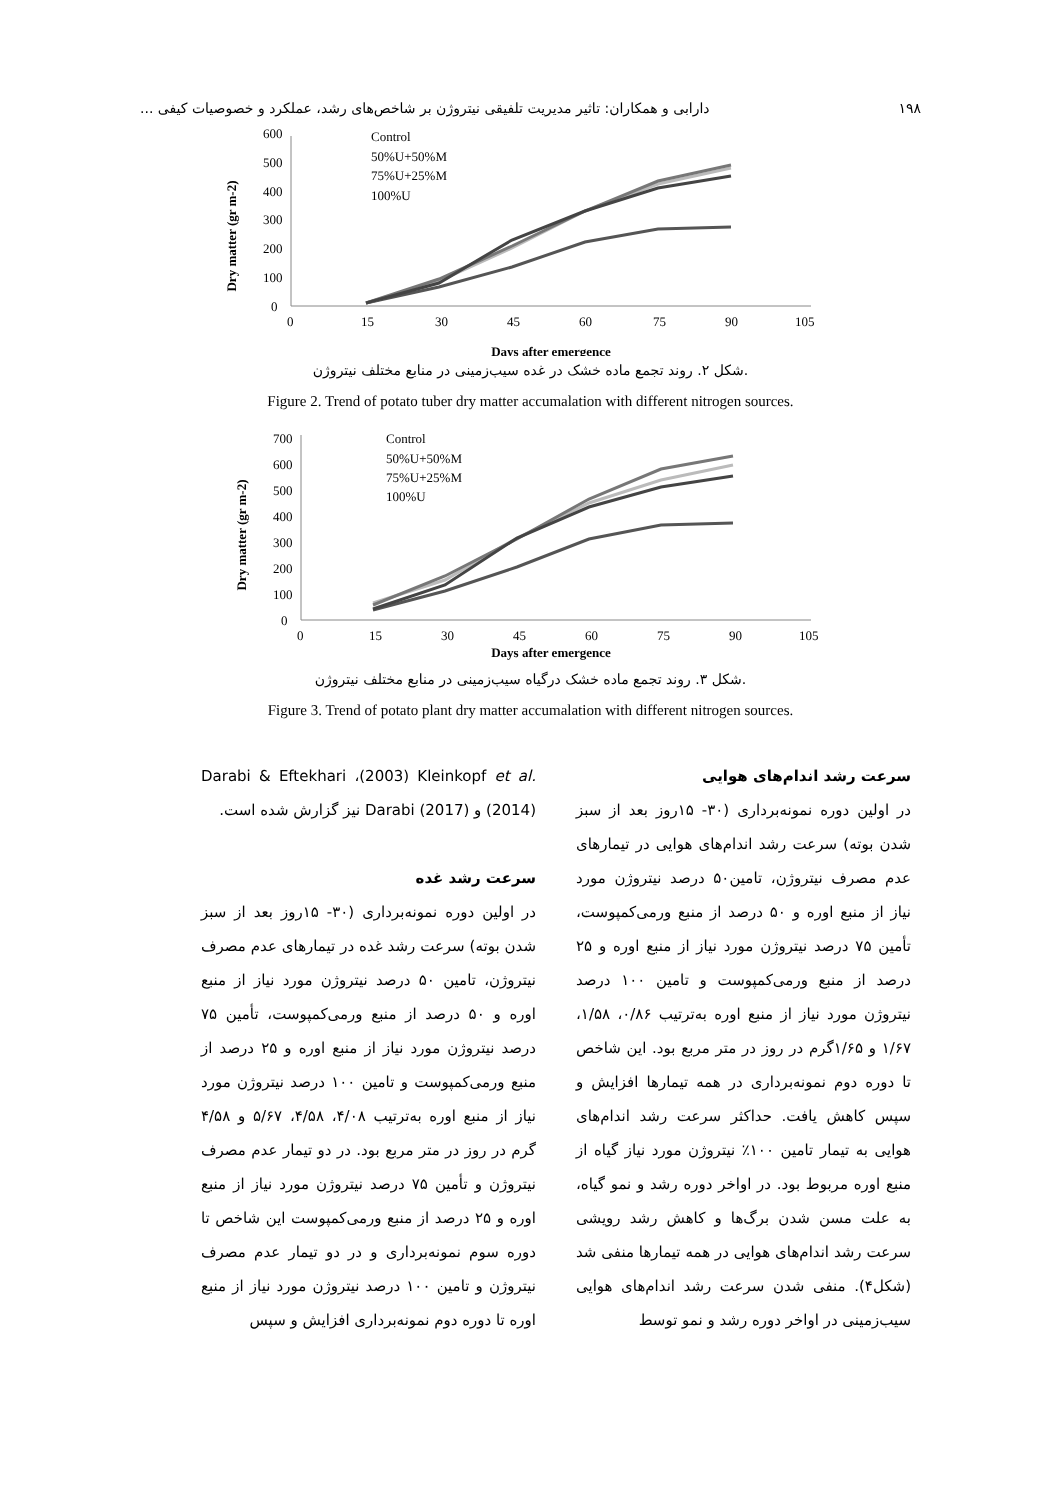۱۹۸ دارابی و همکاران: تاثیر مدیریت تلفیقی نیتروژن بر شاخص‌های رشد، عملکرد و خصوصیات کیفی ...
Dry matter (gr m-2)
0
100
200
300
400
500
600
0
15
30
45
60
75
90
105
Days after emergence
Control
50%U+50%M
75%U+25%M
100%U
شکل ۲. روند تجمع ماده خشک در غده سیب‌زمینی در منابع مختلف نیتروژن.
Figure 2. Trend of potato tuber dry matter accumalation with different nitrogen sources.
Dry matter (gr m-2)
0
100
200
300
400
500
600
700
0
15
30
45
60
75
90
105
Days after emergence
Control
50%U+50%M
75%U+25%M
100%U
شکل ۳. روند تجمع ماده خشک درگیاه سیب‌زمینی در منابع مختلف نیتروژن.
Figure 3. Trend of potato plant dry matter accumalation with different nitrogen sources.
سرعت رشد اندام‌های هوایی
در اولین دوره نمونه‌برداری (۳۰- ۱۵روز بعد از سبز شدن بوته) سرعت رشد اندام‌های هوایی در تیمارهای عدم مصرف نیتروژن، تامین۵۰ درصد نیتروژن مورد نیاز از منبع اوره و ۵۰ درصد از منبع ورمی‌کمپوست، تأمین ۷۵ درصد نیتروژن مورد نیاز از منبع اوره و ۲۵ درصد از منبع ورمی‌کمپوست و تامین ۱۰۰ درصد نیتروژن مورد نیاز از منبع اوره به‌ترتیب ۰/۸۶، ۱/۵۸، ۱/۶۷ و ۱/۶۵گرم در روز در متر مربع بود. این شاخص تا دوره دوم نمونه‌برداری در همه تیمارها افزایش و سپس کاهش یافت. حداکثر سرعت رشد اندام‌های هوایی به تیمار تامین ۱۰۰٪ نیتروژن مورد نیاز گیاه از منبع اوره مربوط بود. در اواخر دوره رشد و نمو گیاه، به علت مسن شدن برگ‌ها و کاهش رشد رویشی سرعت رشد اندام‌های هوایی در همه تیمارها منفی شد (شکل۴). منفی شدن سرعت رشد اندام‌های هوایی سیب‌زمینی در اواخر دوره رشد و نمو توسط
Darabi & Eftekhari ،(2003) Kleinkopf et al. (2014) و Darabi (2017) نیز گزارش شده است.
سرعت رشد غده
در اولین دوره نمونه‌برداری (۳۰- ۱۵روز بعد از سبز شدن بوته) سرعت رشد غده در تیمارهای عدم مصرف نیتروژن، تامین ۵۰ درصد نیتروژن مورد نیاز از منبع اوره و ۵۰ درصد از منبع ورمی‌کمپوست، تأمین ۷۵ درصد نیتروژن مورد نیاز از منبع اوره و ۲۵ درصد از منبع ورمی‌کمپوست و تامین ۱۰۰ درصد نیتروژن مورد نیاز از منبع اوره به‌ترتیب ۴/۰۸، ۴/۵۸، ۵/۶۷ و ۴/۵۸ گرم در روز در متر مربع بود. در دو تیمار عدم مصرف نیتروژن و تأمین ۷۵ درصد نیتروژن مورد نیاز از منبع اوره و ۲۵ درصد از منبع ورمی‌کمپوست این شاخص تا دوره سوم نمونه‌برداری و در دو تیمار عدم مصرف نیتروژن و تامین ۱۰۰ درصد نیتروژن مورد نیاز از منبع اوره تا دوره دوم نمونه‌برداری افزایش و سپس